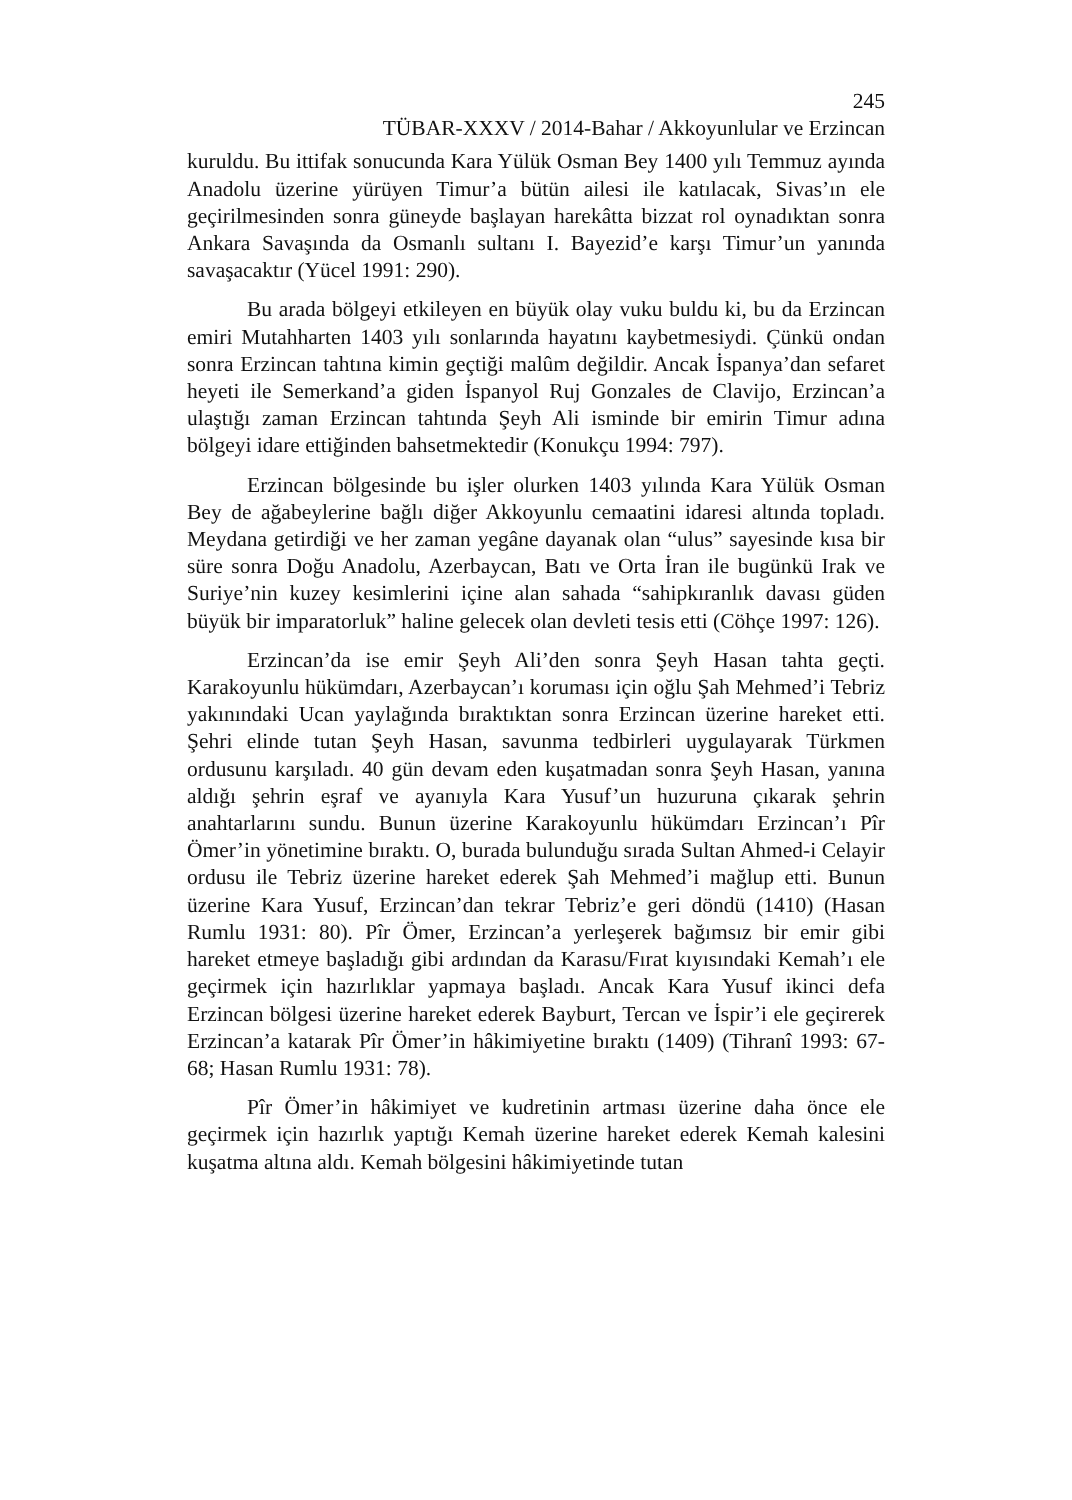245
TÜBAR-XXXV / 2014-Bahar / Akkoyunlular ve Erzincan
kuruldu. Bu ittifak sonucunda Kara Yülük Osman Bey 1400 yılı Temmuz ayında Anadolu üzerine yürüyen Timur’a bütün ailesi ile katılacak, Sivas’ın ele geçirilmesinden sonra güneyde başlayan harekâtta bizzat rol oynadıktan sonra Ankara Savaşında da Osmanlı sultanı I. Bayezid’e karşı Timur’un yanında savaşacaktır (Yücel 1991: 290).
Bu arada bölgeyi etkileyen en büyük olay vuku buldu ki, bu da Erzincan emiri Mutahharten 1403 yılı sonlarında hayatını kaybetmesiydi. Çünkü ondan sonra Erzincan tahtına kimin geçtiği malûm değildir. Ancak İspanya’dan sefaret heyeti ile Semerkand’a giden İspanyol Ruj Gonzales de Clavijo, Erzincan’a ulaştığı zaman Erzincan tahtında Şeyh Ali isminde bir emirin Timur adına bölgeyi idare ettiğinden bahsetmektedir (Konukçu 1994: 797).
Erzincan bölgesinde bu işler olurken 1403 yılında Kara Yülük Osman Bey de ağabeylerine bağlı diğer Akkoyunlu cemaatini idaresi altında topladı. Meydana getirdiği ve her zaman yegâne dayanak olan “ulus” sayesinde kısa bir süre sonra Doğu Anadolu, Azerbaycan, Batı ve Orta İran ile bugünkü Irak ve Suriye’nin kuzey kesimlerini içine alan sahada “sahipkıranlık davası güden büyük bir imparatorluk” haline gelecek olan devleti tesis etti (Cöhçe 1997: 126).
Erzincan’da ise emir Şeyh Ali’den sonra Şeyh Hasan tahta geçti. Karakoyunlu hükümdarı, Azerbaycan’ı koruması için oğlu Şah Mehmed’i Tebriz yakınındaki Ucan yaylağında bıraktıktan sonra Erzincan üzerine hareket etti. Şehri elinde tutan Şeyh Hasan, savunma tedbirleri uygulayarak Türkmen ordusunu karşıladı. 40 gün devam eden kuşatmadan sonra Şeyh Hasan, yanına aldığı şehrin eşraf ve ayanıyla Kara Yusuf’un huzuruna çıkarak şehrin anahtarlarını sundu. Bunun üzerine Karakoyunlu hükümdarı Erzincan’ı Pîr Ömer’in yönetimine bıraktı. O, burada bulunduğu sırada Sultan Ahmed-i Celayir ordusu ile Tebriz üzerine hareket ederek Şah Mehmed’i mağlup etti. Bunun üzerine Kara Yusuf, Erzincan’dan tekrar Tebriz’e geri döndü (1410) (Hasan Rumlu 1931: 80). Pîr Ömer, Erzincan’a yerleşerek bağımsız bir emir gibi hareket etmeye başladığı gibi ardından da Karasu/Fırat kıyısındaki Kemah’ı ele geçirmek için hazırlıklar yapmaya başladı. Ancak Kara Yusuf ikinci defa Erzincan bölgesi üzerine hareket ederek Bayburt, Tercan ve İspir’i ele geçirerek Erzincan’a katarak Pîr Ömer’in hâkimiyetine bıraktı (1409) (Tihranî 1993: 67-68; Hasan Rumlu 1931: 78).
Pîr Ömer’in hâkimiyet ve kudretinin artması üzerine daha önce ele geçirmek için hazırlık yaptığı Kemah üzerine hareket ederek Kemah kalesini kuşatma altına aldı. Kemah bölgesini hâkimiyetinde tutan